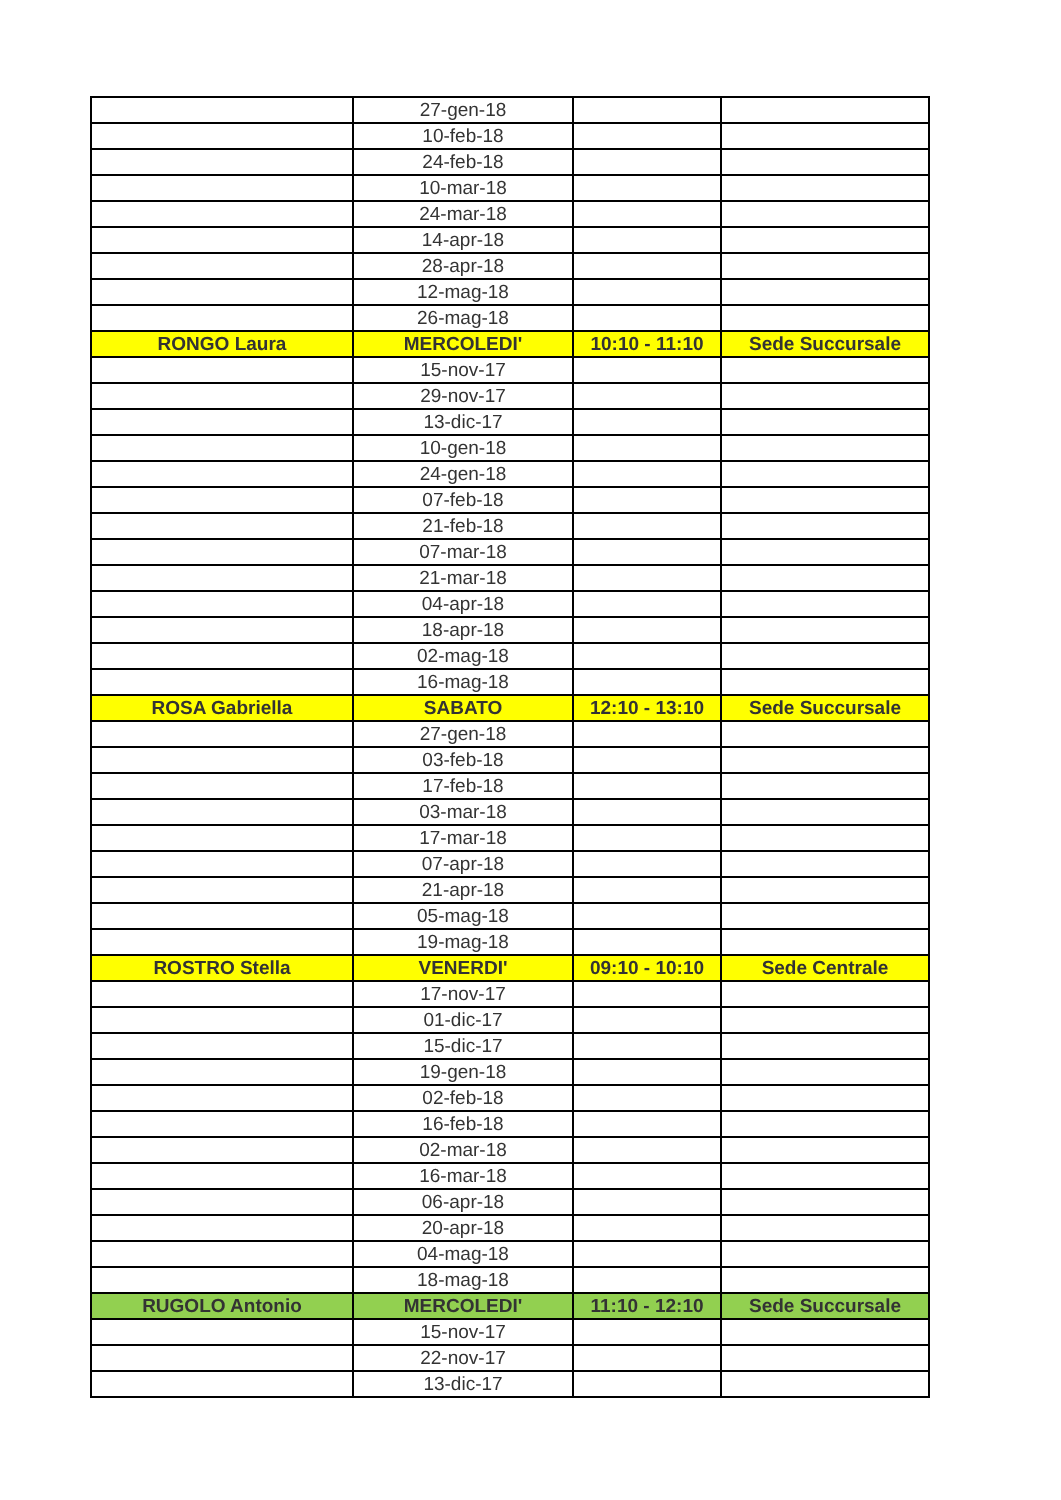| | 27-gen-18 | | |
| | 10-feb-18 | | |
| | 24-feb-18 | | |
| | 10-mar-18 | | |
| | 24-mar-18 | | |
| | 14-apr-18 | | |
| | 28-apr-18 | | |
| | 12-mag-18 | | |
| | 26-mag-18 | | |
| RONGO Laura | MERCOLEDI' | 10:10 - 11:10 | Sede Succursale |
| | 15-nov-17 | | |
| | 29-nov-17 | | |
| | 13-dic-17 | | |
| | 10-gen-18 | | |
| | 24-gen-18 | | |
| | 07-feb-18 | | |
| | 21-feb-18 | | |
| | 07-mar-18 | | |
| | 21-mar-18 | | |
| | 04-apr-18 | | |
| | 18-apr-18 | | |
| | 02-mag-18 | | |
| | 16-mag-18 | | |
| ROSA Gabriella | SABATO | 12:10 - 13:10 | Sede Succursale |
| | 27-gen-18 | | |
| | 03-feb-18 | | |
| | 17-feb-18 | | |
| | 03-mar-18 | | |
| | 17-mar-18 | | |
| | 07-apr-18 | | |
| | 21-apr-18 | | |
| | 05-mag-18 | | |
| | 19-mag-18 | | |
| ROSTRO Stella | VENERDI' | 09:10 - 10:10 | Sede Centrale |
| | 17-nov-17 | | |
| | 01-dic-17 | | |
| | 15-dic-17 | | |
| | 19-gen-18 | | |
| | 02-feb-18 | | |
| | 16-feb-18 | | |
| | 02-mar-18 | | |
| | 16-mar-18 | | |
| | 06-apr-18 | | |
| | 20-apr-18 | | |
| | 04-mag-18 | | |
| | 18-mag-18 | | |
| RUGOLO Antonio | MERCOLEDI' | 11:10 - 12:10 | Sede Succursale |
| | 15-nov-17 | | |
| | 22-nov-17 | | |
| | 13-dic-17 | | |